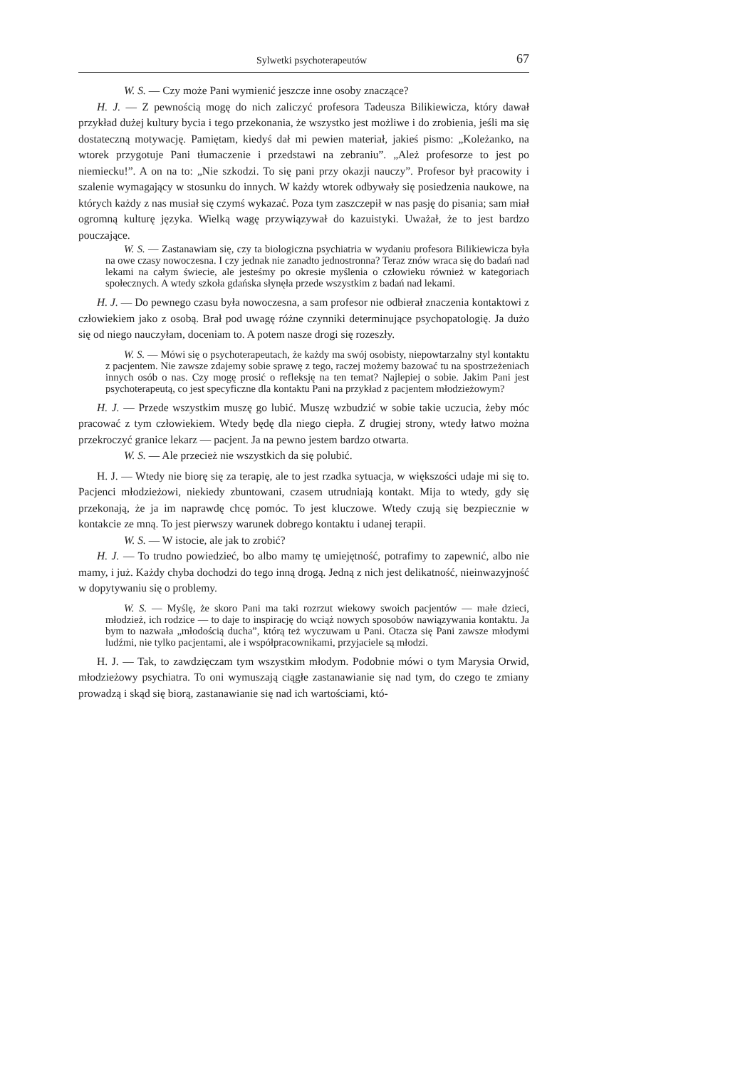Sylwetki psychoterapeutów 67
W. S. — Czy może Pani wymienić jeszcze inne osoby znaczące?
H. J. — Z pewnością mogę do nich zaliczyć profesora Tadeusza Bilikiewicza, który dawał przykład dużej kultury bycia i tego przekonania, że wszystko jest możliwe i do zrobienia, jeśli ma się dostateczną motywację. Pamiętam, kiedyś dał mi pewien materiał, jakieś pismo: „Koleżanko, na wtorek przygotuje Pani tłumaczenie i przedstawi na zebraniu”. „Ależ profesorze to jest po niemiecku!”. A on na to: „Nie szkodzi. To się pani przy okazji nauczy”. Profesor był pracowity i szalenie wymagający w stosunku do innych. W każdy wtorek odbywały się posiedzenia naukowe, na których każdy z nas musiał się czymś wykazać. Poza tym zaszczepił w nas pasję do pisania; sam miał ogromną kulturę języka. Wielką wagę przywiązywał do kazuistyki. Uważał, że to jest bardzo pouczające.
W. S. — Zastanawiam się, czy ta biologiczna psychiatria w wydaniu profesora Bilikiewicza była na owe czasy nowoczesna. I czy jednak nie zanadto jednostronna? Teraz znów wraca się do badań nad lekami na całym świecie, ale jesteśmy po okresie myślenia o człowieku również w kategoriach społecznych. A wtedy szkoła gdańska słynęła przede wszystkim z badań nad lekami.
H. J. — Do pewnego czasu była nowoczesna, a sam profesor nie odbierał znaczenia kontaktowi z człowiekiem jako z osobą. Brał pod uwagę różne czynniki determinujące psychopatologię. Ja dużo się od niego nauczyłam, doceniam to. A potem nasze drogi się rozeszły.
W. S. — Mówi się o psychoterapeutach, że każdy ma swój osobisty, niepowtarzalny styl kontaktu z pacjentem. Nie zawsze zdajemy sobie sprawę z tego, raczej możemy bazować tu na spostrzeżeniach innych osób o nas. Czy mogę prosić o refleksję na ten temat? Najlepiej o sobie. Jakim Pani jest psychoterapeutą, co jest specyficzne dla kontaktu Pani na przykład z pacjentem młodzieżowym?
H. J. — Przede wszystkim muszę go lubić. Muszę wzbudzić w sobie takie uczucia, żeby móc pracować z tym człowiekiem. Wtedy będę dla niego ciepła. Z drugiej strony, wtedy łatwo można przekroczyć granice lekarz — pacjent. Ja na pewno jestem bardzo otwarta.
W. S. — Ale przecież nie wszystkich da się polubić.
H. J. — Wtedy nie biorę się za terapię, ale to jest rzadka sytuacja, w większości udaje mi się to. Pacjenci młodzieżowi, niekiedy zbuntowani, czasem utrudniają kontakt. Mija to wtedy, gdy się przekonają, że ja im naprawdę chcę pomóc. To jest kluczowe. Wtedy czują się bezpiecznie w kontakcie ze mną. To jest pierwszy warunek dobrego kontaktu i udanej terapii.
W. S. — W istocie, ale jak to zrobić?
H. J. — To trudno powiedzieć, bo albo mamy tę umiejętność, potrafimy to zapewnić, albo nie mamy, i już. Każdy chyba dochodzi do tego inną drogą. Jedną z nich jest delikatność, nieinwazyjność w dopytywaniu się o problemy.
W. S. — Myślę, że skoro Pani ma taki rozrzut wiekowy swoich pacjentów — małe dzieci, młodzież, ich rodzice — to daje to inspirację do wciąż nowych sposobów nawiązywania kontaktu. Ja bym to nazwała „młodością ducha”, którą też wyczuwam u Pani. Otacza się Pani zawsze młodymi ludźmi, nie tylko pacjentami, ale i współpracownikami, przyjaciele są młodzi.
H. J. — Tak, to zawdzięczam tym wszystkim młodym. Podobnie mówi o tym Marysia Orwid, młodzieżowy psychiatra. To oni wymuszają ciągłe zastanawianie się nad tym, do czego te zmiany prowadzą i skąd się biorą, zastanawianie się nad ich wartościami, któ-